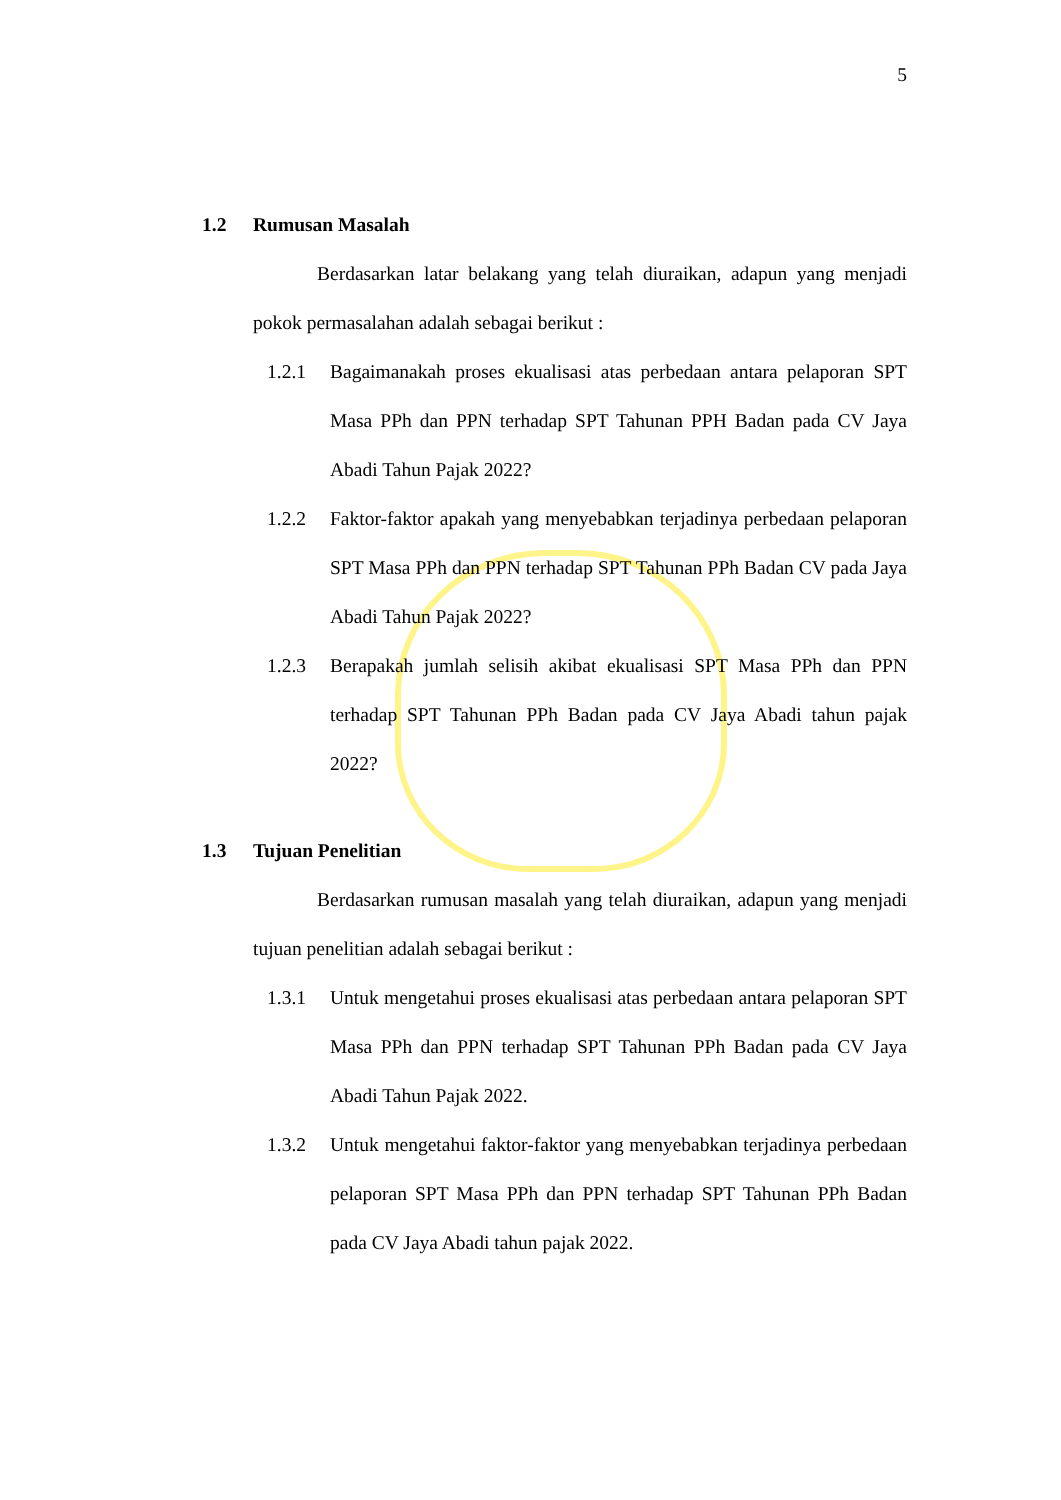5
1.2 Rumusan Masalah
Berdasarkan latar belakang yang telah diuraikan, adapun yang menjadi pokok permasalahan adalah sebagai berikut :
1.2.1 Bagaimanakah proses ekualisasi atas perbedaan antara pelaporan SPT Masa PPh dan PPN terhadap SPT Tahunan PPH Badan pada CV Jaya Abadi Tahun Pajak 2022?
1.2.2 Faktor-faktor apakah yang menyebabkan terjadinya perbedaan pelaporan SPT Masa PPh dan PPN terhadap SPT Tahunan PPh Badan CV pada Jaya Abadi Tahun Pajak 2022?
1.2.3 Berapakah jumlah selisih akibat ekualisasi SPT Masa PPh dan PPN terhadap SPT Tahunan PPh Badan pada CV Jaya Abadi tahun pajak 2022?
1.3 Tujuan Penelitian
Berdasarkan rumusan masalah yang telah diuraikan, adapun yang menjadi tujuan penelitian adalah sebagai berikut :
1.3.1 Untuk mengetahui proses ekualisasi atas perbedaan antara pelaporan SPT Masa PPh dan PPN terhadap SPT Tahunan PPh Badan pada CV Jaya Abadi Tahun Pajak 2022.
1.3.2 Untuk mengetahui faktor-faktor yang menyebabkan terjadinya perbedaan pelaporan SPT Masa PPh dan PPN terhadap SPT Tahunan PPh Badan pada CV Jaya Abadi tahun pajak 2022.